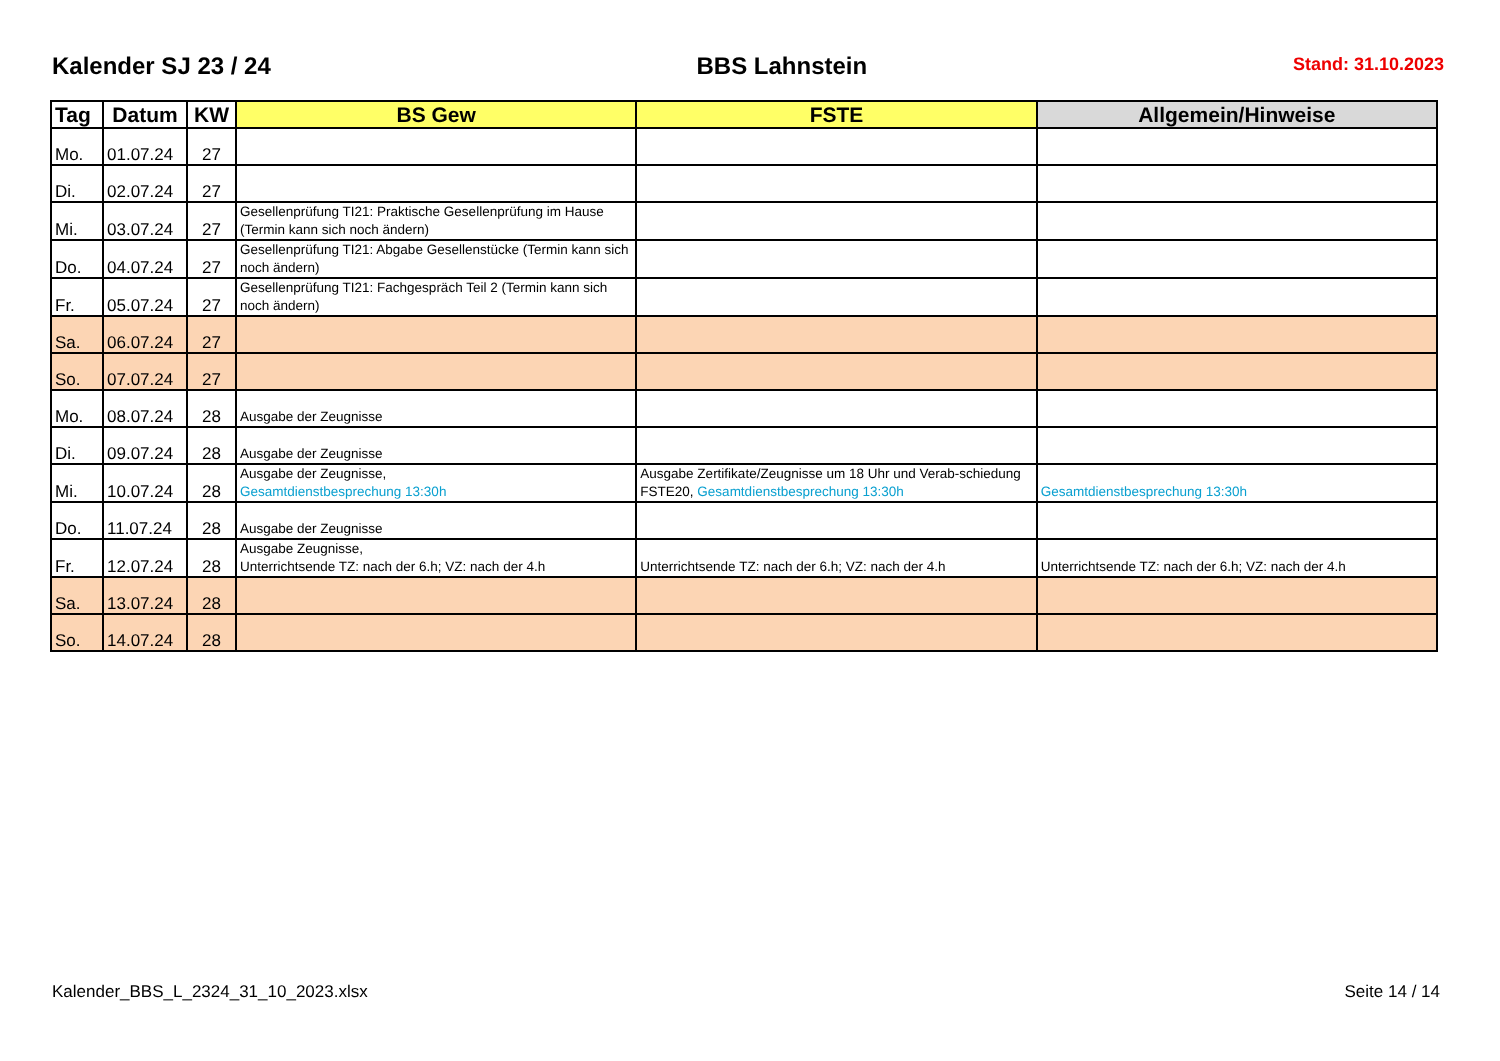Kalender SJ 23 / 24 BBS Lahnstein Stand: 31.10.2023
| Tag | Datum | KW | BS Gew | FSTE | Allgemein/Hinweise |
| --- | --- | --- | --- | --- | --- |
| Mo. | 01.07.24 | 27 | | | |
| Di. | 02.07.24 | 27 | | | |
| Mi. | 03.07.24 | 27 | Gesellenprüfung TI21: Praktische Gesellenprüfung im Hause (Termin kann sich noch ändern) | | |
| Do. | 04.07.24 | 27 | Gesellenprüfung TI21: Abgabe Gesellenstücke (Termin kann sich noch ändern) | | |
| Fr. | 05.07.24 | 27 | Gesellenprüfung TI21: Fachgespräch Teil 2 (Termin kann sich noch ändern) | | |
| Sa. | 06.07.24 | 27 | | | |
| So. | 07.07.24 | 27 | | | |
| Mo. | 08.07.24 | 28 | Ausgabe der Zeugnisse | | |
| Di. | 09.07.24 | 28 | Ausgabe der Zeugnisse | | |
| Mi. | 10.07.24 | 28 | Ausgabe der Zeugnisse, Gesamtdienstbesprechung 13:30h | Ausgabe Zertifikate/Zeugnisse um 18 Uhr und Verab-schiedung FSTE20, Gesamtdienstbesprechung 13:30h | Gesamtdienstbesprechung 13:30h |
| Do. | 11.07.24 | 28 | Ausgabe der Zeugnisse | | |
| Fr. | 12.07.24 | 28 | Ausgabe Zeugnisse, Unterrichtsende TZ: nach der 6.h; VZ: nach der 4.h | Unterrichtsende TZ: nach der 6.h; VZ: nach der 4.h | Unterrichtsende TZ: nach der 6.h; VZ: nach der 4.h |
| Sa. | 13.07.24 | 28 | | | |
| So. | 14.07.24 | 28 | | | |
Kalender_BBS_L_2324_31_10_2023.xlsx
Seite 14 / 14